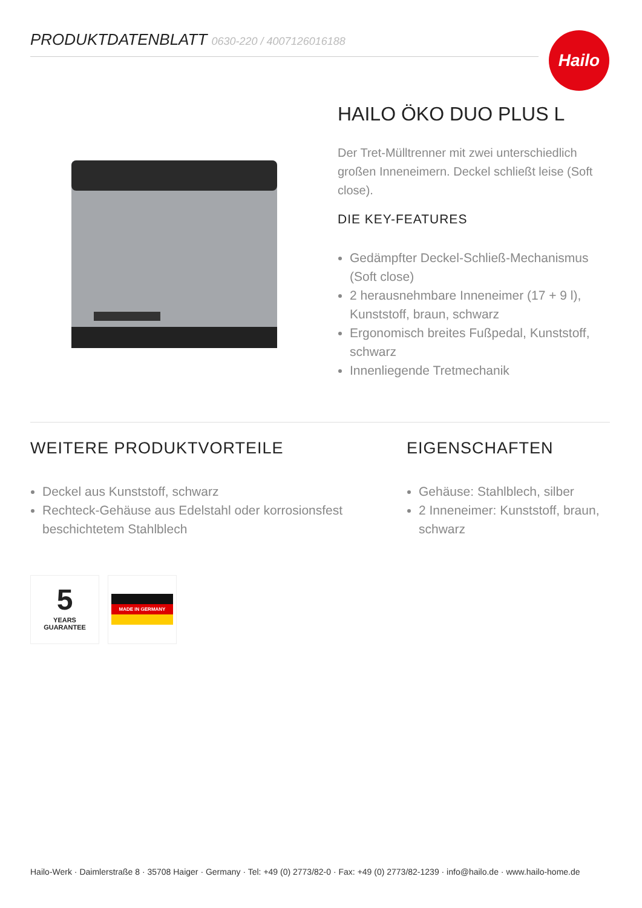PRODUKTDATENBLATT 0630-220 / 4007126016188 Hailo
HAILO ÖKO DUO PLUS L
Der Tret-Mülltrenner mit zwei unterschiedlich großen Inneneimern. Deckel schließt leise (Soft close).
DIE KEY-FEATURES
Gedämpfter Deckel-Schließ-Mechanismus (Soft close)
2 herausnehmbare Inneneimer (17 + 9 l), Kunststoff, braun, schwarz
Ergonomisch breites Fußpedal, Kunststoff, schwarz
Innenliegende Tretmechanik
WEITERE PRODUKTVORTEILE
Deckel aus Kunststoff, schwarz
Rechteck-Gehäuse aus Edelstahl oder korrosionsfest beschichtetem Stahlblech
EIGENSCHAFTEN
Gehäuse: Stahlblech, silber
2 Inneneimer: Kunststoff, braun, schwarz
5
YEARS
GUARANTEE
MADE IN GERMANY
Hailo-Werk · Daimlerstraße 8 · 35708 Haiger · Germany · Tel: +49 (0) 2773/82-0 · Fax: +49 (0) 2773/82-1239 · info@hailo.de · www.hailo-home.de